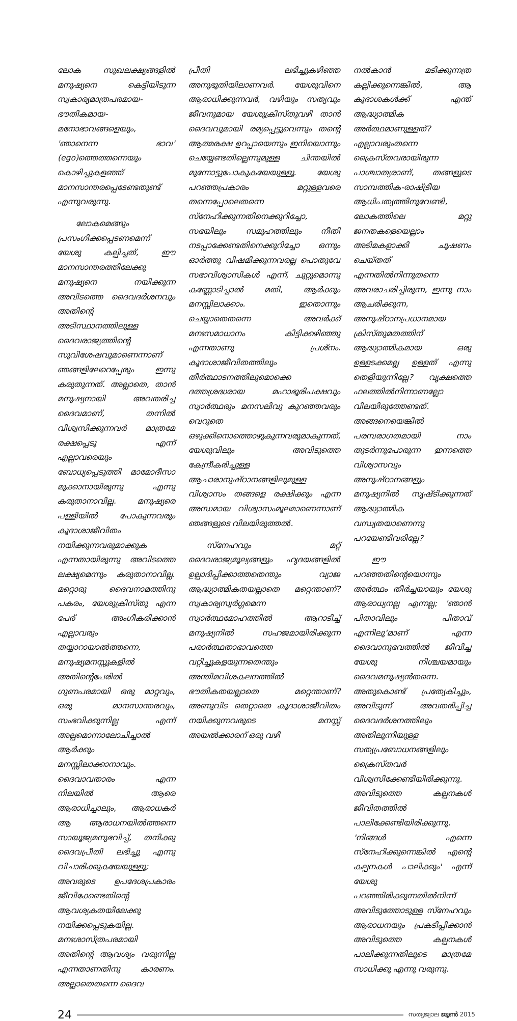ലോക സുഖലക്ഷ്യങ്ങളിൽ മനുഷ്യനെ കെട്ടിയിടുന്ന സ്വകാര്യമാത്രപരമായ-ഭൗതികമായ-മനോഭാവങ്ങളെയും, 'ഞാനെന്ന ഭാവ' (ego)ത്തെത്തന്നെയും കൊഴിച്ചുകളഞ്ഞ് മാനസാന്തരപ്പെടേണ്ടതുണ്ട് എന്നുവരുന്നു.
ലോകമെങ്ങും പ്രസംഗിക്കപ്പെടണമെന്ന് യേശു കല്പിച്ചത്, ഈ മാനസാന്തരത്തിലേക്കു മനുഷ്യനെ നയിക്കുന്ന അവിടത്തെ ദൈവദർശനവും അതിന്റെ അടിസ്ഥാനത്തിലുള്ള ദൈവരാജ്യത്തിന്റെ സുവിശേഷവുമാണെന്നാണ് ഞങ്ങളിലേറെപ്പേരും ഇന്നു കരുതുന്നത്. അല്ലാതെ, താൻ മനുഷ്യനായി അവതരിച്ച ദൈവമാണ്, തന്നിൽ വിശ്വസിക്കുന്നവർ മാത്രമേ രക്ഷപ്പെടൂ എന്ന് എല്ലാവരെയും ബോധ്യപ്പെടുത്തി മാമോദീസാ മുക്കാനായിരുന്നു എന്നു കരുതാനാവില്ല. മനുഷ്യരെ പള്ളിയിൽ പോകുന്നവരും കൂദാശാജീവിതം നയിക്കുന്നവരുമാക്കുക എന്നതായിരുന്നു അവിടത്തെ ലക്ഷ്യമെന്നും കരുതാനാവില്ല. മറ്റൊരു ദൈവനാമത്തിനു പകരം, യേശുക്രിസ്തു എന്ന പേര് അംഗീകരിക്കാൻ എല്ലാവരും തയ്യാറായാൽത്തന്നെ, മനുഷ്യമനസ്സുകളിൽ അതിന്റെപേരിൽ ഗുണപരമായി ഒരു മാറ്റവും, ഒരു മാനസാന്തരവും, സംഭവിക്കുന്നില്ല എന്ന് അല്പമൊന്നാലോചിച്ചാൽ ആർക്കും മനസ്സിലാക്കാനാവും. ദൈവാവതാരം എന്ന നിലയിൽ ആരെ ആരാധിച്ചാലും, ആരാധകർ ആ ആരാധനയിൽത്തന്നെ സായൂജ്യമനുഭവിച്ച്, തനിക്കു ദൈവപ്രീതി ലഭിച്ചു എന്നു വിചാരിക്കുകയേയുള്ളൂ; അവരുടെ ഉപദേശപ്രകാരം ജീവിക്കേണ്ടതിന്റെ ആവശ്യകതയിലേക്കു നയിക്കപ്പെടുകയില്ല. മനഃശാസ്ത്രപരമായി അതിന്റെ ആവശ്യം വരുന്നില്ല എന്നതാണതിനു കാരണം. അല്ലാതെതന്നെ ദൈവ
പ്രീതി ലഭിച്ചുകഴിഞ്ഞ അനുഭൂതിയിലാണവർ. യേശുവിനെ ആരാധിക്കുന്നവർ, വഴിയും സത്യവും ജീവനുമായ യേശുക്രിസ്തുവഴി താൻ ദൈവവുമായി രമ്യപ്പെട്ടുവെന്നും തന്റെ ആത്മരക്ഷ ഉറപ്പായെന്നും ഇനിയൊന്നും ചെയ്യേണ്ടതില്ലെന്നുമുള്ള ചിന്തയിൽ മുന്നോട്ടുപോകുകയേയുള്ളൂ. യേശു പറഞ്ഞപ്രകാരം മറ്റുള്ളവരെ തന്നെപ്പോലെതന്നെ സ്നേഹിക്കുന്നതിനെക്കുറിച്ചോ, സഭയിലും സമൂഹത്തിലും നീതി നടപ്പാക്കേണ്ടതിനെക്കുറിച്ചോ ഒന്നും ഓർത്തു വിഷമിക്കുന്നവരല്ല പൊതുവേ സഭാവിശ്വാസികൾ എന്ന്, ചുറ്റുമൊന്നു കണ്ണോടിച്ചാൽ മതി, ആർക്കും മനസ്സിലാക്കാം. ഇതൊന്നും ചെയ്യാതെതന്നെ അവർക്ക് മനഃസമാധാനം കിട്ടിക്കഴിഞ്ഞു എന്നതാണു പ്രശ്നം. കൂദാശാജീവിതത്തിലും തീർത്ഥാടനത്തിലുമൊക്കെ ദത്തശ്രദ്ധരായ മഹാഭൂരിപക്ഷവും സ്വാർത്ഥരും മനസലിവു കുറഞ്ഞവരും വെറുതെ ഒഴുക്കിനൊത്തൊഴുകുന്നവരുമാകുന്നത്, യേശുവിലും അവിടുത്തെ കേന്ദ്രീകരിച്ചുള്ള ആചാരാനുഷ്ഠാനങ്ങളിലുമുള്ള വിശ്വാസം തങ്ങളെ രക്ഷിക്കും എന്ന അന്ധമായ വിശ്വാസംമൂലമാണെന്നാണ് ഞങ്ങളുടെ വിലയിരുത്തൽ.
സ്നേഹവും മറ്റ് ദൈവരാജ്യമൂല്യങ്ങളും ഹൃദയങ്ങളിൽ ഉല്പാദിപ്പിക്കാത്തതെന്തും വ്യാജ ആദ്ധ്യാത്മികതയല്ലാതെ മറ്റെന്താണ്? സ്വകാര്യസ്വർഗ്ഗമെന്ന സ്വാർത്ഥമോഹത്തിൽ ആറാടിച്ച് മനുഷ്യനിൽ സഹജമായിരിക്കുന്ന പരാർത്ഥതാഭാവത്തെ വറ്റിച്ചുകളയുന്നതെന്തും അന്തിമവിശകലനത്തിൽ ഭൗതികതയല്ലാതെ മറ്റെന്താണ്? അണുവിട തെറ്റാതെ കൂദാശാജീവിതം നയിക്കുന്നവരുടെ മനസ്സ് അയൽക്കാരന് ഒരു വഴി
നൽകാൻ മടിക്കുന്നത്ര കല്ലിക്കുന്നെങ്കിൽ, ആ കൂദാശകൾക്ക് എന്ത് ആദ്ധ്യാത്മിക അർത്ഥമാണുള്ളത്? എല്ലാവരുംതന്നെ ക്രൈസ്തവരായിരുന്ന പാശ്ചാത്യരാണ്, തങ്ങളുടെ സാമ്പത്തിക-രാഷ്ട്രീയ ആധിപത്യത്തിനുവേണ്ടി, ലോകത്തിലെ മറ്റു ജനതകളെയെല്ലാം അടിമകളാക്കി ചൂഷണം ചെയ്തത് എന്നതിൽനിന്നുതന്നെ അവരാചരിച്ചിരുന്ന, ഇന്നു നാം ആചരിക്കുന്ന, അനുഷ്ഠാനപ്രധാനമായ ക്രിസ്തുമതത്തിന് ആദ്ധ്യാത്മികമായ ഒരു ഉള്ളടക്കമല്ല ഉള്ളത് എന്നു തെളിയുന്നില്ലേ? വൃക്ഷത്തെ ഫലത്തിൽനിന്നാണല്ലോ വിലയിരുത്തേണ്ടത്. അങ്ങനെയെങ്കിൽ പരമ്പരാഗതമായി നാം തുടർന്നുപോരുന്ന ഇന്നത്തെ വിശ്വാസവും അനുഷ്ഠാനങ്ങളും മനുഷ്യനിൽ സൃഷ്ടിക്കുന്നത് ആദ്ധ്യാത്മിക വന്ധ്യതയാണെന്നു പറയേണ്ടിവരില്ലേ?
ഈ പറഞ്ഞതിന്റെയൊന്നും അർത്ഥം തീർച്ചയായും യേശു ആരാധ്യനല്ല എന്നല്ല; 'ഞാൻ പിതാവിലും പിതാവ് എന്നിലു'മാണ് എന്ന ദൈവാനുഭവത്തിൽ ജീവിച്ച യേശു നിശ്ചയമായും ദൈവമനുഷ്യൻതന്നെ. അതുകൊണ്ട് പ്രത്യേകിച്ചും, അവിടുന്ന് അവതരിപ്പിച്ച ദൈവദർശനത്തിലും അതിലൂന്നിയുള്ള സത്യപ്രബോധനങ്ങളിലും ക്രൈസ്തവർ വിശ്വസിക്കേണ്ടിയിരിക്കുന്നു. അവിടുത്തെ കല്പനകൾ ജീവിതത്തിൽ പാലിക്കേണ്ടിയിരിക്കുന്നു. 'നിങ്ങൾ എന്നെ സ്നേഹിക്കുന്നെങ്കിൽ എന്റെ കല്പനകൾ പാലിക്കും' എന്ന് യേശു പറഞ്ഞിരിക്കുന്നതിൽനിന്ന് അവിടുത്തോടുള്ള സ്നേഹവും ആരാധനയും പ്രകടിപ്പിക്കാൻ അവിടുത്തെ കല്പനകൾ പാലിക്കുന്നതിലൂടെ മാത്രമേ സാധിക്കൂ എന്നു വരുന്നു.
24
സത്യജ്വാല ജൂൺ 2015